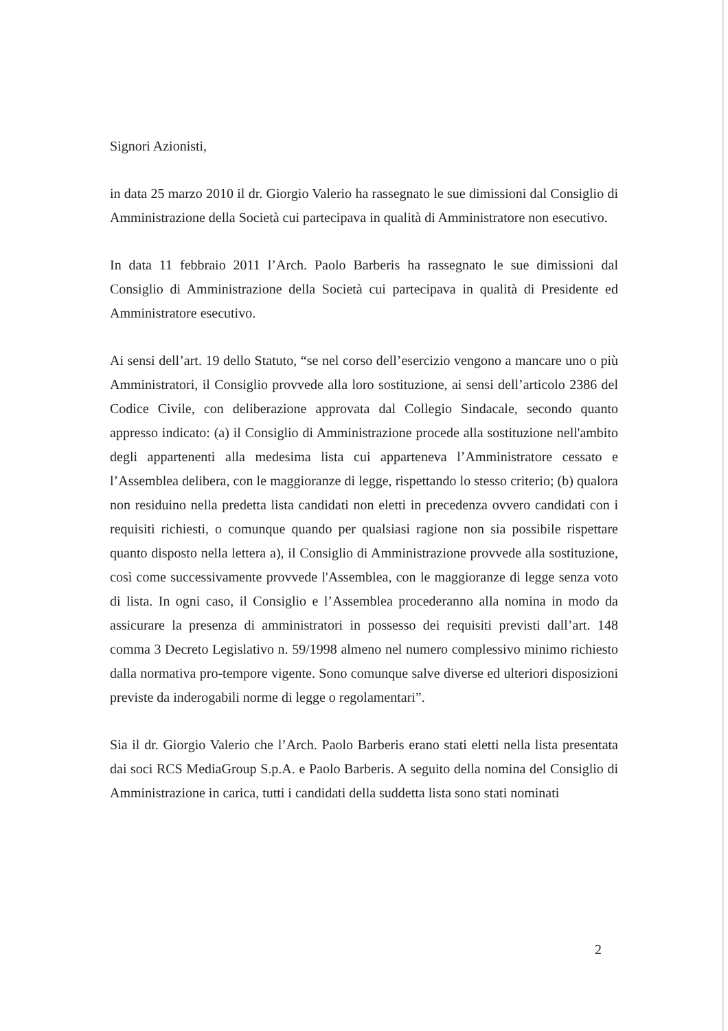Signori Azionisti,
in data 25 marzo 2010 il dr. Giorgio Valerio ha rassegnato le sue dimissioni dal Consiglio di Amministrazione della Società cui partecipava in qualità di Amministratore non esecutivo.
In data 11 febbraio 2011 l’Arch. Paolo Barberis ha rassegnato le sue dimissioni dal Consiglio di Amministrazione della Società cui partecipava in qualità di Presidente ed Amministratore esecutivo.
Ai sensi dell’art. 19 dello Statuto, “se nel corso dell’esercizio vengono a mancare uno o più Amministratori, il Consiglio provvede alla loro sostituzione, ai sensi dell’articolo 2386 del Codice Civile, con deliberazione approvata dal Collegio Sindacale, secondo quanto appresso indicato: (a) il Consiglio di Amministrazione procede alla sostituzione nell'ambito degli appartenenti alla medesima lista cui apparteneva l’Amministratore cessato e l’Assemblea delibera, con le maggioranze di legge, rispettando lo stesso criterio; (b) qualora non residuino nella predetta lista candidati non eletti in precedenza ovvero candidati con i requisiti richiesti, o comunque quando per qualsiasi ragione non sia possibile rispettare quanto disposto nella lettera a), il Consiglio di Amministrazione provvede alla sostituzione, così come successivamente provvede l'Assemblea, con le maggioranze di legge senza voto di lista. In ogni caso, il Consiglio e l’Assemblea procederanno alla nomina in modo da assicurare la presenza di amministratori in possesso dei requisiti previsti dall’art. 148 comma 3 Decreto Legislativo n. 59/1998 almeno nel numero complessivo minimo richiesto dalla normativa pro-tempore vigente. Sono comunque salve diverse ed ulteriori disposizioni previste da inderogabili norme di legge o regolamentari”.
Sia il dr. Giorgio Valerio che l’Arch. Paolo Barberis erano stati eletti nella lista presentata dai soci RCS MediaGroup S.p.A. e Paolo Barberis. A seguito della nomina del Consiglio di Amministrazione in carica, tutti i candidati della suddetta lista sono stati nominati
2